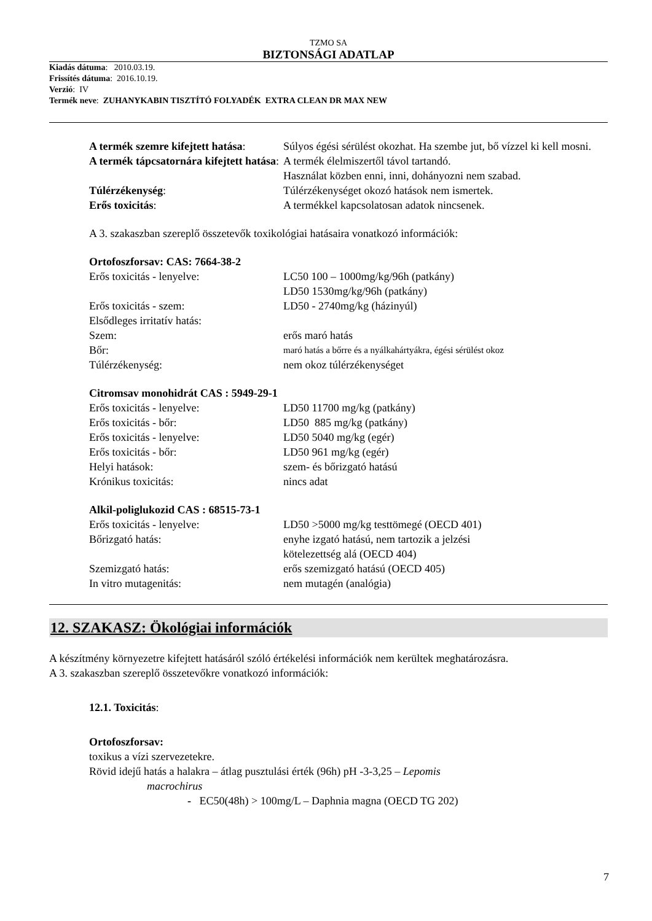TZMO SA
BIZTONSÁGI ADATLAP
Kiadás dátuma: 2010.03.19.
Frissítés dátuma: 2016.10.19.
Verzió: IV
Termék neve: ZUHANYKABIN TISZTÍTÓ FOLYADÉK EXTRA CLEAN DR MAX NEW
| A termék szemre kifejtett hatása : | Súlyos égési sérülést okozhat. Ha szembe jut, bő vízzel ki kell mosni. |
| A termék tápcsatornára kifejtett hatása : | A termék élelmiszertől távol tartandó. Használat közben enni, inni, dohányozni nem szabad. |
| Túlérzékenység : | Túlérzékenységet okozó hatások nem ismertek. |
| Erős toxicitás : | A termékkel kapcsolatosan adatok nincsenek. |
A 3. szakaszban szereplő összetevők toxikológiai hatásaira vonatkozó információk:
Ortofoszforsav: CAS: 7664-38-2
| Erős toxicitás - lenyelve: | LC50 100 – 1000mg/kg/96h (patkány) LD50 1530mg/kg/96h (patkány) |
| Erős toxicitás - szem: | LD50 - 2740mg/kg (házinyúl) |
| Elsődleges irritatív hatás: | |
| Szem: | erős maró hatás |
| Bőr: | maró hatás a bőrre és a nyálkahártyákra, égési sérülést okoz |
| Túlérzékenység: | nem okoz túlérzékenységet |
Citromsav monohidrát CAS : 5949-29-1
| Erős toxicitás - lenyelve: | LD50 11700 mg/kg (patkány) |
| Erős toxicitás - bőr: | LD50 885 mg/kg (patkány) |
| Erős toxicitás - lenyelve: | LD50 5040 mg/kg (egér) |
| Erős toxicitás - bőr: | LD50 961 mg/kg (egér) |
| Helyi hatások: | szem- és bőrizgató hatású |
| Krónikus toxicitás: | nincs adat |
Alkil-poliglukozid CAS : 68515-73-1
| Erős toxicitás - lenyelve: | LD50 >5000 mg/kg testtömegé (OECD 401) |
| Bőrizgató hatás: | enyhe izgató hatású, nem tartozik a jelzési kötelezettség alá (OECD 404) |
| Szemizgató hatás: | erős szemizgató hatású (OECD 405) |
| In vitro mutagenitás: | nem mutagén (analógia) |
12. SZAKASZ: Ökológiai információk
A készítmény környezetre kifejtett hatásáról szóló értékelési információk nem kerültek meghatározásra.
A 3. szakaszban szereplő összetevőkre vonatkozó információk:
12.1. Toxicitás:
Ortofoszforsav:
toxikus a vízi szervezetekre.
Rövid idejű hatás a halakra – átlag pusztulási érték (96h) pH -3-3,25 – Lepomis
macrochirus
- EC50(48h) > 100mg/L – Daphnia magna (OECD TG 202)
7